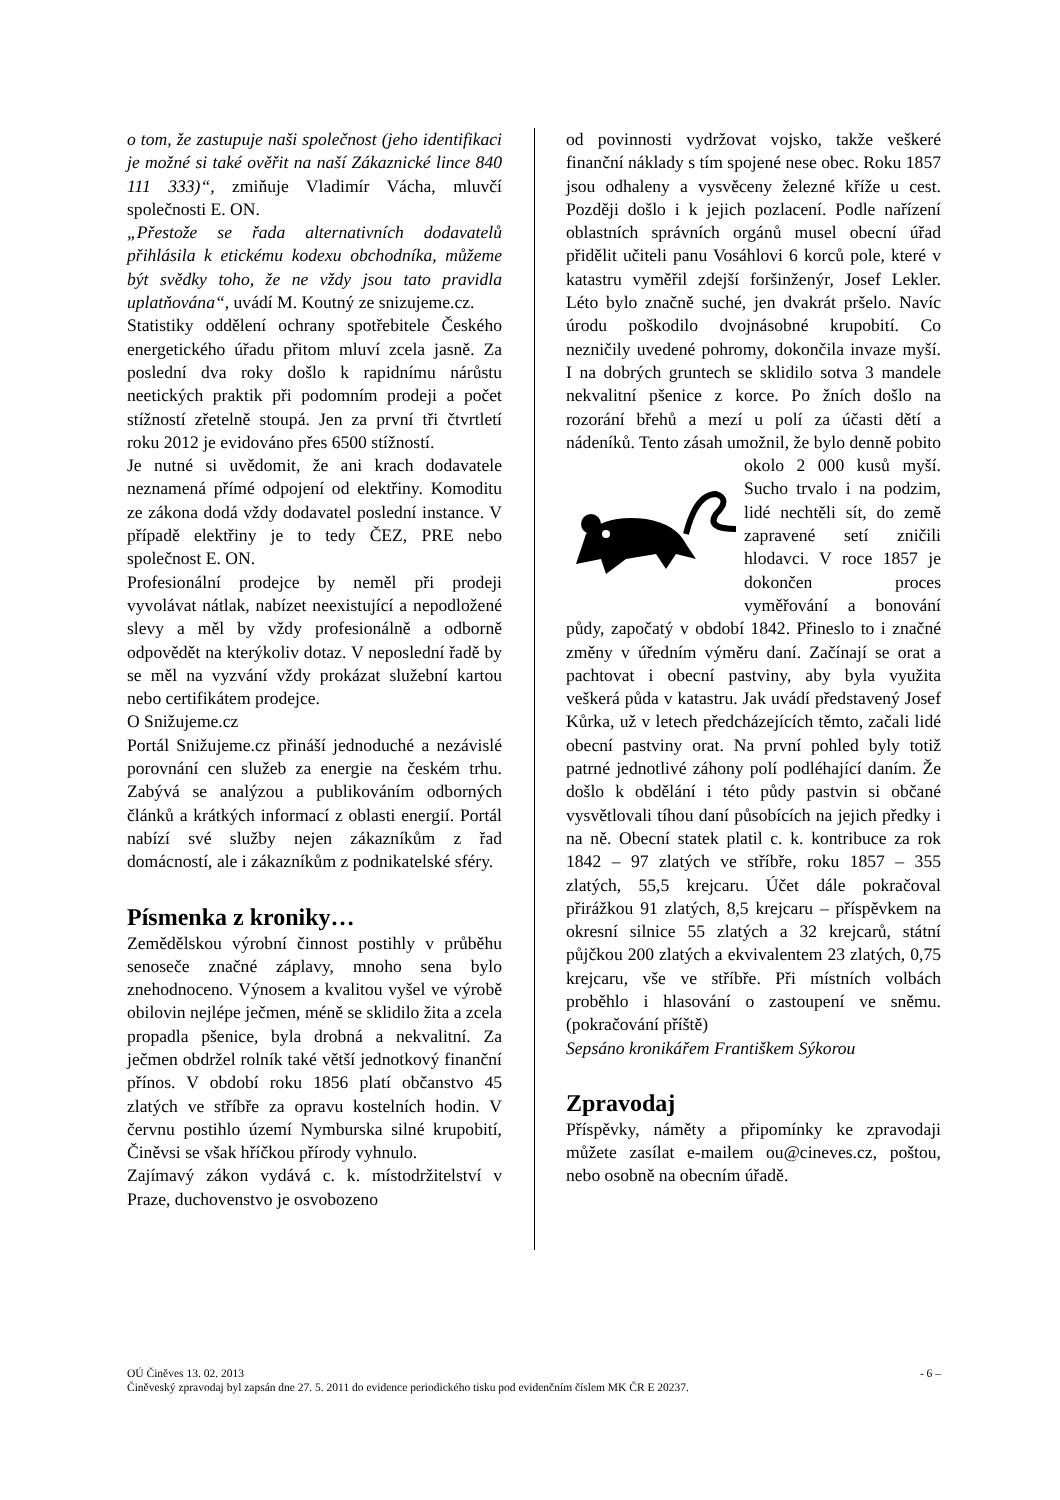o tom, že zastupuje naši společnost (jeho identifikaci je možné si také ověřit na naší Zákaznické lince 840 111 333)“, zmiňuje Vladimír Vácha, mluvčí společnosti E. ON.
„Přestože se řada alternativních dodavatelů přihlásila k etickému kodexu obchodníka, můžeme být svědky toho, že ne vždy jsou tato pravidla uplatňována“, uvádí M. Koutný ze snizujeme.cz.
Statistiky oddělení ochrany spotřebitele Českého energetického úřadu přitom mluví zcela jasně. Za poslední dva roky došlo k rapidnímu nárůstu neetických praktik při podomním prodeji a počet stížností zřetelně stoupá. Jen za první tři čtvrtletí roku 2012 je evidováno přes 6500 stížností.
Je nutné si uvědomit, že ani krach dodavatele neznamená přímé odpojení od elektřiny. Komoditu ze zákona dodá vždy dodavatel poslední instance. V případě elektřiny je to tedy ČEZ, PRE nebo společnost E. ON.
Profesionální prodejce by neměl při prodeji vyvolávat nátlak, nabízet neexistující a nepodložené slevy a měl by vždy profesionálně a odborně odpovědět na kterýkoliv dotaz. V neposlední řadě by se měl na vyzvání vždy prokázat služební kartou nebo certifikátem prodejce.
O Snižujeme.cz
Portál Snižujeme.cz přináší jednoduché a nezávislé porovnání cen služeb za energie na českém trhu. Zabývá se analýzou a publikováním odborných článků a krátkých informací z oblasti energií. Portál nabízí své služby nejen zákazníkům z řad domácností, ale i zákazníkům z podnikatelské sféry.
Písmenka z kroniky…
Zemědělskou výrobní činnost postihly v průběhu senoseče značné záplavy, mnoho sena bylo znehodnoceno. Výnosem a kvalitou vyšel ve výrobě obilovin nejlépe ječmen, méně se sklidilo žita a zcela propadla pšenice, byla drobná a nekvalitní. Za ječmen obdržel rolník také větší jednotkový finanční přínos. V období roku 1856 platí občanstvo 45 zlatých ve stříbře za opravu kostelních hodin. V červnu postihlo území Nymburska silné krupobití, Činěvsi se však hříčkou přírody vyhnulo.
Zajímavý zákon vydává c. k. místodržitelství v Praze, duchovenstvo je osvobozeno
od povinnosti vydržovat vojsko, takže veškeré finanční náklady s tím spojené nese obec. Roku 1857 jsou odhaleny a vysvěceny železné kříže u cest. Později došlo i k jejich pozlacení. Podle nařízení oblastních správních orgánů musel obecní úřad přidělit učiteli panu Vosáhlovi 6 korců pole, které v katastru vyměřil zdejší foršinženýr, Josef Lekler. Léto bylo značně suché, jen dvakrát pršelo. Navíc úrodu poškodilo dvojnásobné krupobití. Co nezničily uvedené pohromy, dokončila invaze myší. I na dobrých gruntech se sklidilo sotva 3 mandele nekvalitní pšenice z korce. Po žních došlo na rozorání břehů a mezí u polí za účasti dětí a nádeníků. Tento zásah umožnil, že bylo denně pobito okolo 2 000 kusů myší. Sucho trvalo i na podzim, lidé nechtěli sít, do země zapravené setí zničili hlodavci. V roce 1857 je dokončen proces vyměřování a bonování půdy, započatý v období 1842. Přineslo to i značné změny v úředním výměru daní. Začínají se orat a pachtovat i obecní pastviny, aby byla využita veškerá půda v katastru. Jak uvádí představený Josef Kůrka, už v letech předcházejících těmto, začali lidé obecní pastviny orat. Na první pohled byly totiž patrné jednotlivé záhony polí podléhající daním. Že došlo k obdělání i této půdy pastvin si občané vysvětlovali tíhou daní působících na jejich předky i na ně. Obecní statek platil c. k. kontribuce za rok 1842 – 97 zlatých ve stříbře, roku 1857 – 355 zlatých, 55,5 krejcaru. Účet dále pokračoval přirážkou 91 zlatých, 8,5 krejcaru – příspěvkem na okresní silnice 55 zlatých a 32 krejcarů, státní půjčkou 200 zlatých a ekvivalentem 23 zlatých, 0,75 krejcaru, vše ve stříbře. Při místních volbách proběhlo i hlasování o zastoupení ve sněmu. (pokračování příště)
Sepsáno kronikářem Františkem Sýkorou
Zpravodaj
Příspěvky, náměty a připomínky ke zpravodaji můžete zasílat e-mailem ou@cineves.cz, poštou, nebo osobně na obecním úřadě.
OÚ Činěves 13. 02. 2013 - 6 –
Činěveský zpravodaj byl zapsán dne 27. 5. 2011 do evidence periodického tisku pod evidenčním číslem MK ČR E 20237.